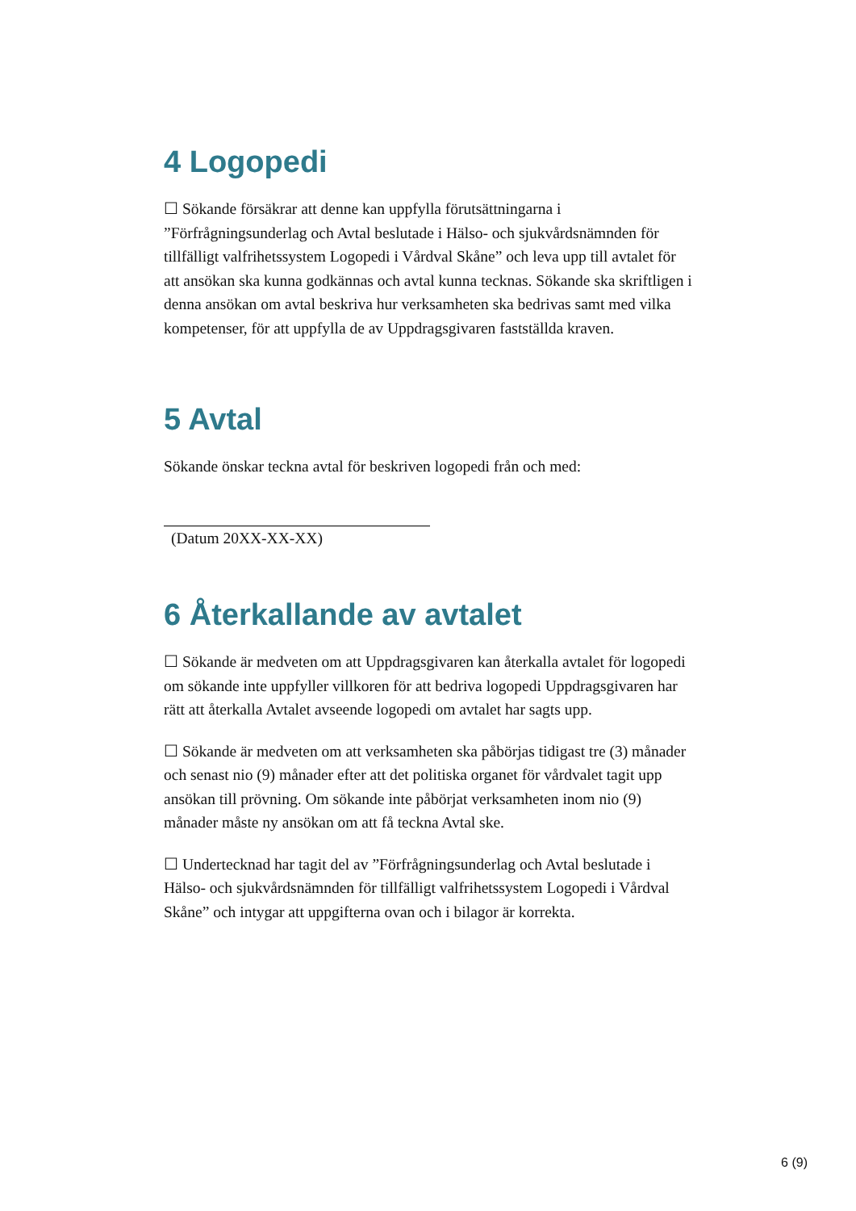4 Logopedi
☐ Sökande försäkrar att denne kan uppfylla förutsättningarna i ”Förfrågningsunderlag och Avtal beslutade i Hälso- och sjukvårdsnämnden för tillfälligt valfrihetssystem Logopedi i Vårdval Skåne” och leva upp till avtalet för att ansökan ska kunna godkännas och avtal kunna tecknas. Sökande ska skriftligen i denna ansökan om avtal beskriva hur verksamheten ska bedrivas samt med vilka kompetenser, för att uppfylla de av Uppdragsgivaren fastställda kraven.
5 Avtal
Sökande önskar teckna avtal för beskriven logopedi från och med:
(Datum 20XX-XX-XX)
6 Återkallande av avtalet
☐ Sökande är medveten om att Uppdragsgivaren kan återkalla avtalet för logopedi om sökande inte uppfyller villkoren för att bedriva logopedi Uppdragsgivaren har rätt att återkalla Avtalet avseende logopedi om avtalet har sagts upp.
☐ Sökande är medveten om att verksamheten ska påbörjas tidigast tre (3) månader och senast nio (9) månader efter att det politiska organet för vårdvalet tagit upp ansökan till prövning. Om sökande inte påbörjat verksamheten inom nio (9) månader måste ny ansökan om att få teckna Avtal ske.
☐ Undertecknad har tagit del av ”Förfrågningsunderlag och Avtal beslutade i Hälso- och sjukvårdsnämnden för tillfälligt valfrihetssystem Logopedi i Vårdval Skåne” och intygar att uppgifterna ovan och i bilagor är korrekta.
6 (9)